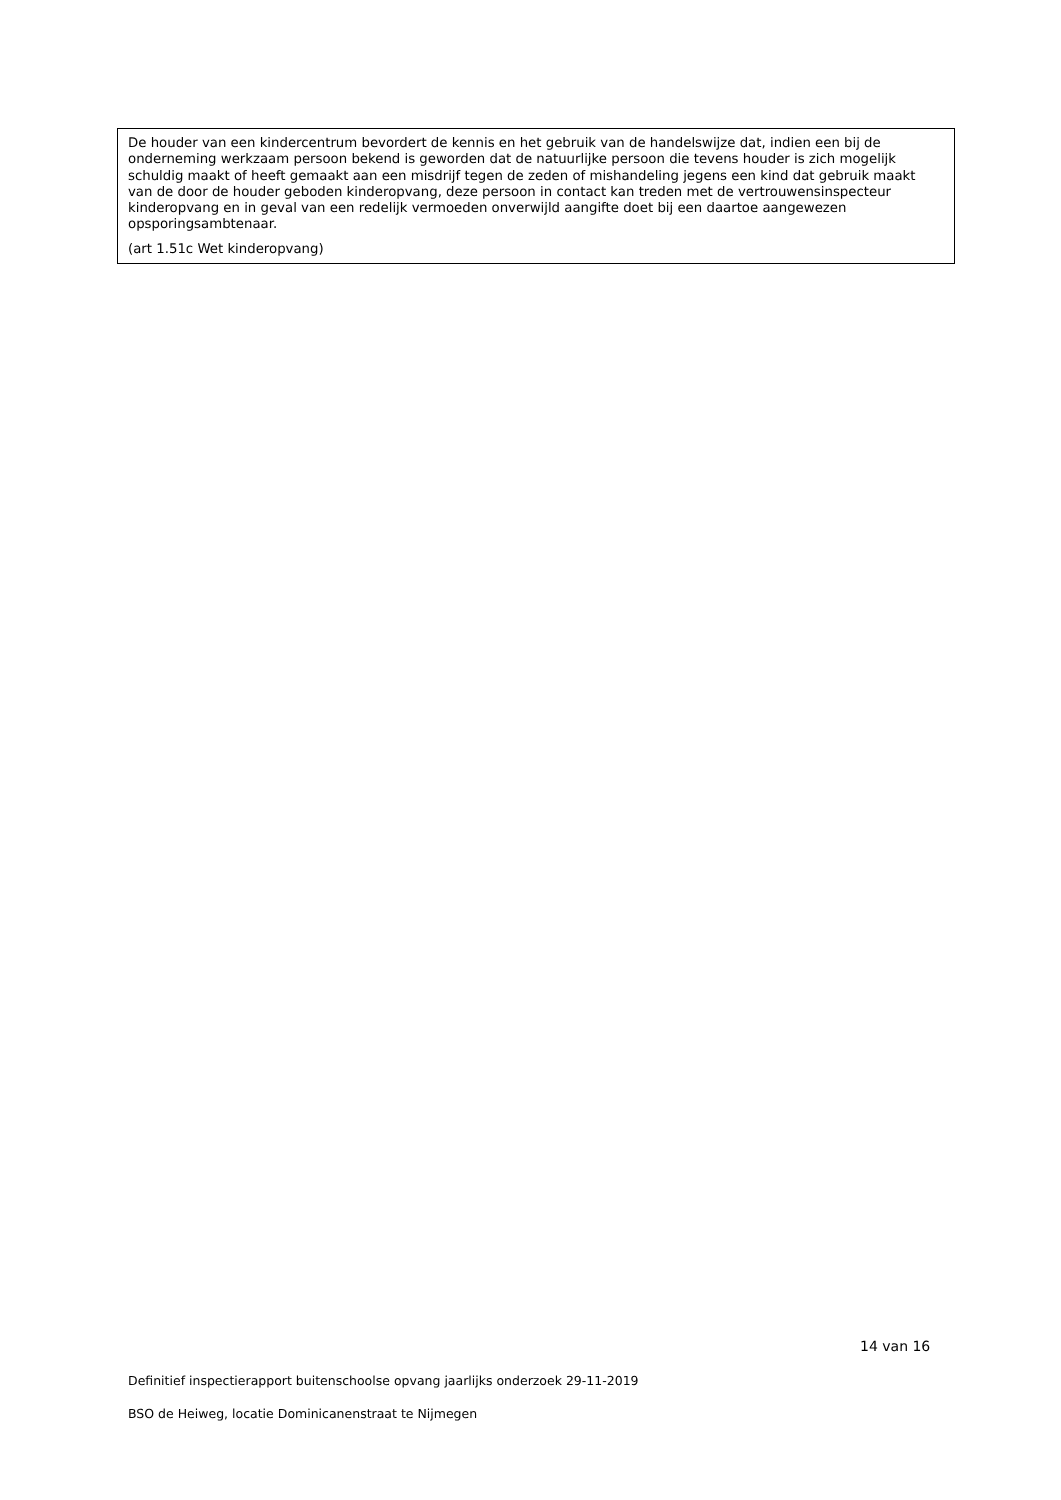De houder van een kindercentrum bevordert de kennis en het gebruik van de handelswijze dat, indien een bij de onderneming werkzaam persoon bekend is geworden dat de natuurlijke persoon die tevens houder is zich mogelijk schuldig maakt of heeft gemaakt aan een misdrijf tegen de zeden of mishandeling jegens een kind dat gebruik maakt van de door de houder geboden kinderopvang, deze persoon in contact kan treden met de vertrouwensinspecteur kinderopvang en in geval van een redelijk vermoeden onverwijld aangifte doet bij een daartoe aangewezen opsporingsambtenaar.
(art 1.51c Wet kinderopvang)
14 van 16
Definitief inspectierapport buitenschoolse opvang jaarlijks onderzoek 29-11-2019
BSO de Heiweg, locatie Dominicanenstraat te Nijmegen